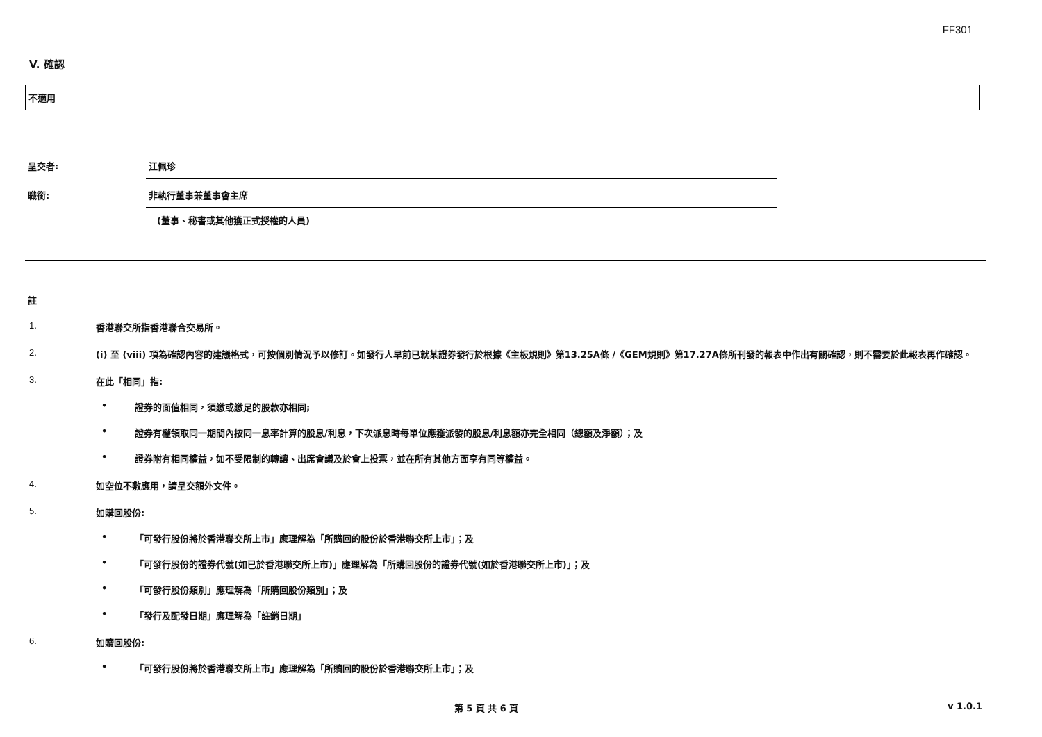FF301
V. 確認
不適用
呈交者: 江佩珍
職銜: 非執行董事兼董事會主席
(董事、秘書或其他獲正式授權的人員)
註
1. 香港聯交所指香港聯合交易所。
2. (i) 至 (viii) 項為確認內容的建議格式，可按個別情況予以修訂。如發行人早前已就某證券發行於根據《主板規則》第13.25A條 /《GEM規則》第17.27A條所刊發的報表中作出有關確認，則不需要於此報表再作確認。
3. 在此「相同」指:
• 證券的面值相同，須繳或繳足的股款亦相同;
• 證券有權領取同一期間內按同一息率計算的股息/利息，下次派息時每單位應獲派發的股息/利息額亦完全相同（總額及淨額）；及
• 證券附有相同權益，如不受限制的轉讓、出席會議及於會上投票，並在所有其他方面享有同等權益。
4. 如空位不敷應用，請呈交額外文件。
5. 如購回股份:
• 「可發行股份將於香港聯交所上市」應理解為「所購回的股份於香港聯交所上市」；及
• 「可發行股份的證券代號(如已於香港聯交所上市)」應理解為「所購回股份的證券代號(如於香港聯交所上市)」；及
• 「可發行股份類別」應理解為「所購回股份類別」；及
• 「發行及配發日期」應理解為「註銷日期」
6. 如贖回股份:
• 「可發行股份將於香港聯交所上市」應理解為「所贖回的股份於香港聯交所上市」；及
第 5 頁 共 6 頁 v 1.0.1